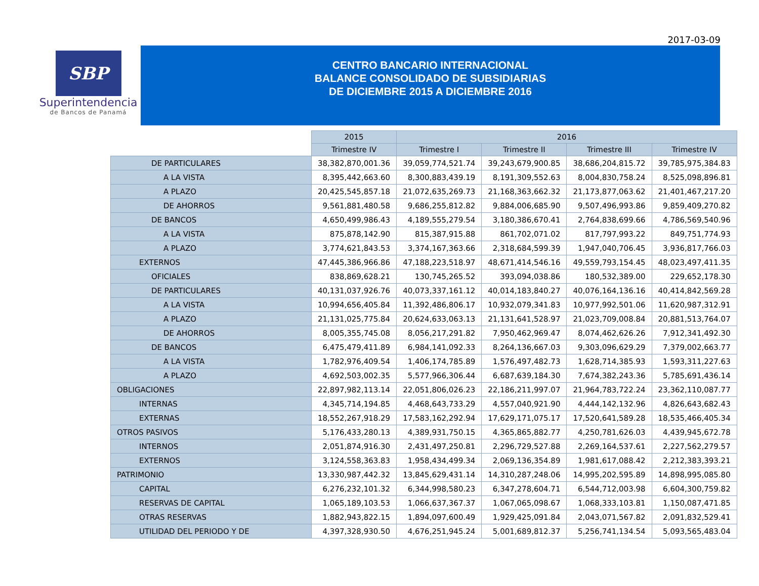2017-03-09
SBP
Superintendencia
de Bancos de Panamá
CENTRO BANCARIO INTERNACIONAL
BALANCE CONSOLIDADO DE SUBSIDIARIAS
DE DICIEMBRE 2015 A DICIEMBRE 2016
| | 2015 | 2016 | | | |
| | Trimestre IV | Trimestre I | Trimestre II | Trimestre III | Trimestre IV |
| DE PARTICULARES | 38,382,870,001.36 | 39,059,774,521.74 | 39,243,679,900.85 | 38,686,204,815.72 | 39,785,975,384.83 |
| A LA VISTA | 8,395,442,663.60 | 8,300,883,439.19 | 8,191,309,552.63 | 8,004,830,758.24 | 8,525,098,896.81 |
| A PLAZO | 20,425,545,857.18 | 21,072,635,269.73 | 21,168,363,662.32 | 21,173,877,063.62 | 21,401,467,217.20 |
| DE AHORROS | 9,561,881,480.58 | 9,686,255,812.82 | 9,884,006,685.90 | 9,507,496,993.86 | 9,859,409,270.82 |
| DE BANCOS | 4,650,499,986.43 | 4,189,555,279.54 | 3,180,386,670.41 | 2,764,838,699.66 | 4,786,569,540.96 |
| A LA VISTA | 875,878,142.90 | 815,387,915.88 | 861,702,071.02 | 817,797,993.22 | 849,751,774.93 |
| A PLAZO | 3,774,621,843.53 | 3,374,167,363.66 | 2,318,684,599.39 | 1,947,040,706.45 | 3,936,817,766.03 |
| EXTERNOS | 47,445,386,966.86 | 47,188,223,518.97 | 48,671,414,546.16 | 49,559,793,154.45 | 48,023,497,411.35 |
| OFICIALES | 838,869,628.21 | 130,745,265.52 | 393,094,038.86 | 180,532,389.00 | 229,652,178.30 |
| DE PARTICULARES | 40,131,037,926.76 | 40,073,337,161.12 | 40,014,183,840.27 | 40,076,164,136.16 | 40,414,842,569.28 |
| A LA VISTA | 10,994,656,405.84 | 11,392,486,806.17 | 10,932,079,341.83 | 10,977,992,501.06 | 11,620,987,312.91 |
| A PLAZO | 21,131,025,775.84 | 20,624,633,063.13 | 21,131,641,528.97 | 21,023,709,008.84 | 20,881,513,764.07 |
| DE AHORROS | 8,005,355,745.08 | 8,056,217,291.82 | 7,950,462,969.47 | 8,074,462,626.26 | 7,912,341,492.30 |
| DE BANCOS | 6,475,479,411.89 | 6,984,141,092.33 | 8,264,136,667.03 | 9,303,096,629.29 | 7,379,002,663.77 |
| A LA VISTA | 1,782,976,409.54 | 1,406,174,785.89 | 1,576,497,482.73 | 1,628,714,385.93 | 1,593,311,227.63 |
| A PLAZO | 4,692,503,002.35 | 5,577,966,306.44 | 6,687,639,184.30 | 7,674,382,243.36 | 5,785,691,436.14 |
| OBLIGACIONES | 22,897,982,113.14 | 22,051,806,026.23 | 22,186,211,997.07 | 21,964,783,722.24 | 23,362,110,087.77 |
| INTERNAS | 4,345,714,194.85 | 4,468,643,733.29 | 4,557,040,921.90 | 4,444,142,132.96 | 4,826,643,682.43 |
| EXTERNAS | 18,552,267,918.29 | 17,583,162,292.94 | 17,629,171,075.17 | 17,520,641,589.28 | 18,535,466,405.34 |
| OTROS PASIVOS | 5,176,433,280.13 | 4,389,931,750.15 | 4,365,865,882.77 | 4,250,781,626.03 | 4,439,945,672.78 |
| INTERNOS | 2,051,874,916.30 | 2,431,497,250.81 | 2,296,729,527.88 | 2,269,164,537.61 | 2,227,562,279.57 |
| EXTERNOS | 3,124,558,363.83 | 1,958,434,499.34 | 2,069,136,354.89 | 1,981,617,088.42 | 2,212,383,393.21 |
| PATRIMONIO | 13,330,987,442.32 | 13,845,629,431.14 | 14,310,287,248.06 | 14,995,202,595.89 | 14,898,995,085.80 |
| CAPITAL | 6,276,232,101.32 | 6,344,998,580.23 | 6,347,278,604.71 | 6,544,712,003.98 | 6,604,300,759.82 |
| RESERVAS DE CAPITAL | 1,065,189,103.53 | 1,066,637,367.37 | 1,067,065,098.67 | 1,068,333,103.81 | 1,150,087,471.85 |
| OTRAS RESERVAS | 1,882,943,822.15 | 1,894,097,600.49 | 1,929,425,091.84 | 2,043,071,567.82 | 2,091,832,529.41 |
| UTILIDAD DEL PERIODO Y DE | 4,397,328,930.50 | 4,676,251,945.24 | 5,001,689,812.37 | 5,256,741,134.54 | 5,093,565,483.04 |